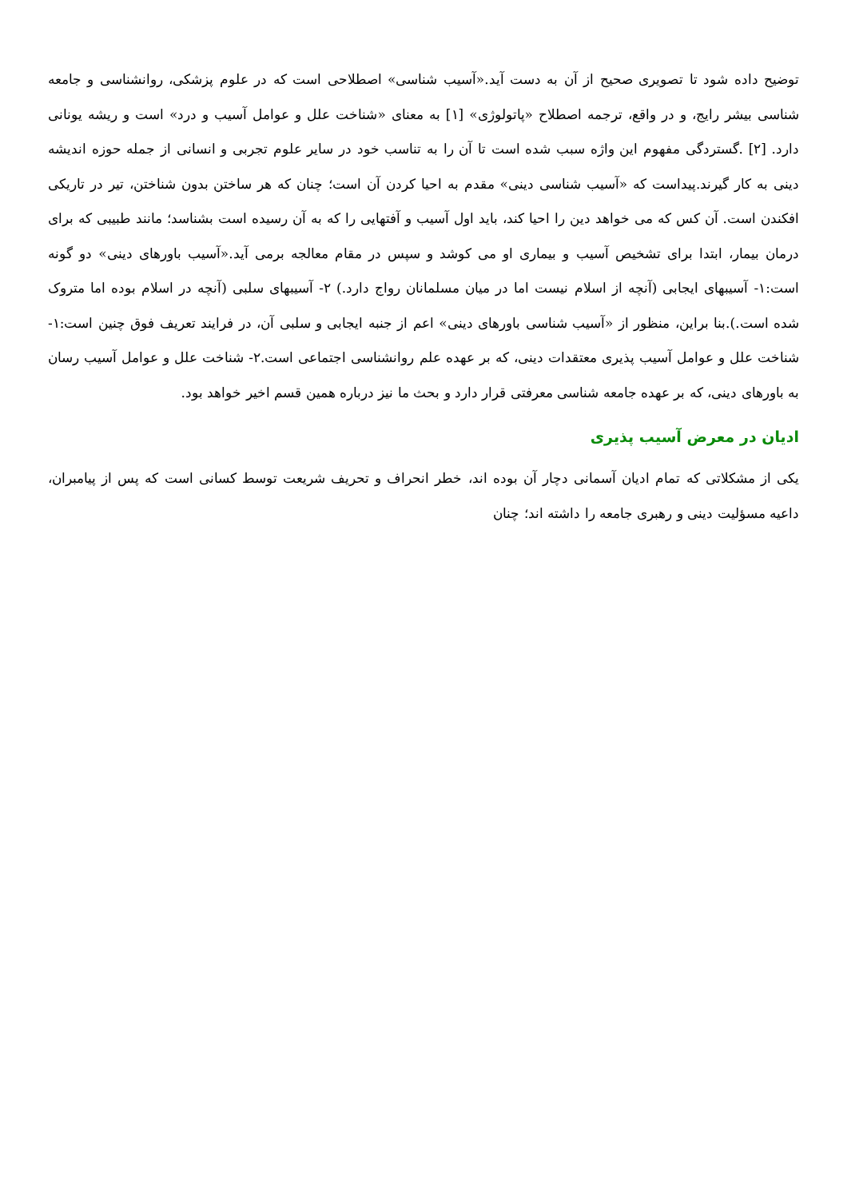توضیح داده شود تا تصویری صحیح از آن به دست آید.«آسیب شناسی» اصطلاحی است که در علوم پزشکی، روانشناسی و جامعه شناسی بیشر رایج، و در واقع، ترجمه اصطلاح «پاتولوژی» [۱] به معنای «شناخت علل و عوامل آسیب و درد» است و ریشه یونانی دارد. [۲] .گستردگی مفهوم این واژه سبب شده است تا آن را به تناسب خود در سایر علوم تجربی و انسانی از جمله حوزه اندیشه دینی به کار گیرند.پیداست که «آسیب شناسی دینی» مقدم به احیا کردن آن است؛ چنان که هر ساختن بدون شناختن، تیر در تاریکی افکندن است. آن کس که می خواهد دین را احیا کند، باید اول آسیب و آفتهایی را که به آن رسیده است بشناسد؛ مانند طبیبی که برای درمان بیمار، ابتدا برای تشخیص آسیب و بیماری او می کوشد و سپس در مقام معالجه برمی آید.«آسیب باورهای دینی» دو گونه است:۱- آسیبهای ایجابی (آنچه از اسلام نیست اما در میان مسلمانان رواج دارد.) ۲- آسیبهای سلبی (آنچه در اسلام بوده اما متروک شده است.).بنا براین، منظور از «آسیب شناسی باورهای دینی» اعم از جنبه ایجابی و سلبی آن، در فرایند تعریف فوق چنین است:۱- شناخت علل و عوامل آسیب پذیری معتقدات دینی، که بر عهده علم روانشناسی اجتماعی است.۲- شناخت علل و عوامل آسیب رسان به باورهای دینی، که بر عهده جامعه شناسی معرفتی قرار دارد و بحث ما نیز درباره همین قسم اخیر خواهد بود.
ادیان در معرض آسیب پذیری
یکی از مشکلاتی که تمام ادیان آسمانی دچار آن بوده اند، خطر انحراف و تحریف شریعت توسط کسانی است که پس از پیامبران، داعیه مسؤلیت دینی و رهبری جامعه را داشته اند؛ چنان